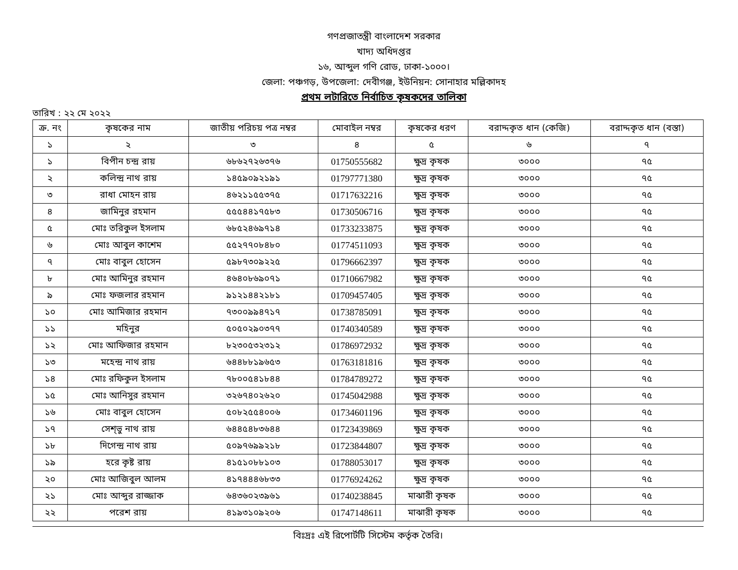গণপ্রজাতন্ত্রী বাংলাদেশ সরকার
খাদ্য অধিদপ্তর
১৬, আব্দুল গণি রোড, ঢাকা-১০০০।
জেলা: পঞ্চগড়, উপজেলা: দেবীগঞ্জ, ইউনিয়ন: সোনাহার মল্লিকাদহ
প্রথম লটারিতে নির্বাচিত কৃষকদের তালিকা
তারিখ : ২২ মে ২০২২
| ক্র. নং | কৃষকের নাম | জাতীয় পরিচয় পত্র নম্বর | মোবাইল নম্বর | কৃষকের ধরণ | বরাদ্দকৃত ধান (কেজি) | বরাদ্দকৃত ধান (বস্তা) |
| --- | --- | --- | --- | --- | --- | --- |
| ১ | ২ | ৩ | ৪ | ৫ | ৬ | ৭ |
| ১ | বিপীন চন্দ্র রায় | ৬৮৬২৭২৬৩৭৬ | 01750555682 | ক্ষুদ্র কৃষক | ৩০০০ | ৭৫ |
| ২ | কলিন্দ্র নাথ রায় | ১৪৫৯০৯২১৯১ | 01797771380 | ক্ষুদ্র কৃষক | ৩০০০ | ৭৫ |
| ৩ | রাধা মোহন রায় | ৪৬২১১৫৫৩৭৫ | 01717632216 | ক্ষুদ্র কৃষক | ৩০০০ | ৭৫ |
| ৪ | জামিনুর রহমান | ৫৫৫৪৪১৭৫৮৩ | 01730506716 | ক্ষুদ্র কৃষক | ৩০০০ | ৭৫ |
| ৫ | মোঃ তরিকুল ইসলাম | ৬৮৫২৪৬৯৭১৪ | 01733233875 | ক্ষুদ্র কৃষক | ৩০০০ | ৭৫ |
| ৬ | মোঃ আবুল কাশেম | ৫৫২৭৭০৮৪৮০ | 01774511093 | ক্ষুদ্র কৃষক | ৩০০০ | ৭৫ |
| ৭ | মোঃ বাবুল হোসেন | ৫৯৮৭৩০৯২২৫ | 01796662397 | ক্ষুদ্র কৃষক | ৩০০০ | ৭৫ |
| ৮ | মোঃ আমিনুর রহমান | ৪৬৪০৮৬৯০৭১ | 01710667982 | ক্ষুদ্র কৃষক | ৩০০০ | ৭৫ |
| ৯ | মোঃ ফজলার রহমান | ৯১২১৪৪২১৮১ | 01709457405 | ক্ষুদ্র কৃষক | ৩০০০ | ৭৫ |
| ১০ | মোঃ আমিজার রহমান | ৭৩০০৯৯৪৭১৭ | 01738785091 | ক্ষুদ্র কৃষক | ৩০০০ | ৭৫ |
| ১১ | মহিনুর | ৫০৫০২৯০৩৭৭ | 01740340589 | ক্ষুদ্র কৃষক | ৩০০০ | ৭৫ |
| ১২ | মোঃ আফিজার রহমান | ৮২৩০৫৩২৩১২ | 01786972932 | ক্ষুদ্র কৃষক | ৩০০০ | ৭৫ |
| ১৩ | মহেন্দ্র নাথ রায় | ৬৪৪৮৮১৯৬৫৩ | 01763181816 | ক্ষুদ্র কৃষক | ৩০০০ | ৭৫ |
| ১৪ | মোঃ রফিকুল ইসলাম | ৭৮০০৫৪১৮৪৪ | 01784789272 | ক্ষুদ্র কৃষক | ৩০০০ | ৭৫ |
| ১৫ | মোঃ আনিসুর রহমান | ৩২৬৭৪০২৬২০ | 01745042988 | ক্ষুদ্র কৃষক | ৩০০০ | ৭৫ |
| ১৬ | মোঃ বাবুল হোসেন | ৫০৮২৫৫৪০০৬ | 01734601196 | ক্ষুদ্র কৃষক | ৩০০০ | ৭৫ |
| ১৭ | সেশ্ভু নাথ রায় | ৬৪৪৫৪৮৩৬৪৪ | 01723439869 | ক্ষুদ্র কৃষক | ৩০০০ | ৭৫ |
| ১৮ | দিগেন্দ্র নাথ রায় | ৫০৯৭৬৯৯২১৮ | 01723844807 | ক্ষুদ্র কৃষক | ৩০০০ | ৭৫ |
| ১৯ | হরে কৃষ্ট রায় | ৪১৫১০৮৮১০৩ | 01788053017 | ক্ষুদ্র কৃষক | ৩০০০ | ৭৫ |
| ২০ | মোঃ আজিবুল আলম | ৪১৭৪৪৪৬৮৩৩ | 01776924262 | ক্ষুদ্র কৃষক | ৩০০০ | ৭৫ |
| ২১ | মোঃ আব্দুর রাজ্জাক | ৬৪৩৬০২৩৯৬১ | 01740238845 | মাঝারী কৃষক | ৩০০০ | ৭৫ |
| ২২ | পরেশ রায় | ৪১৯৩১০৯২০৬ | 01747148611 | মাঝারী কৃষক | ৩০০০ | ৭৫ |
বিঃদ্রঃ এই রিপোর্টটি সিস্টেম কর্তৃক তৈরি।